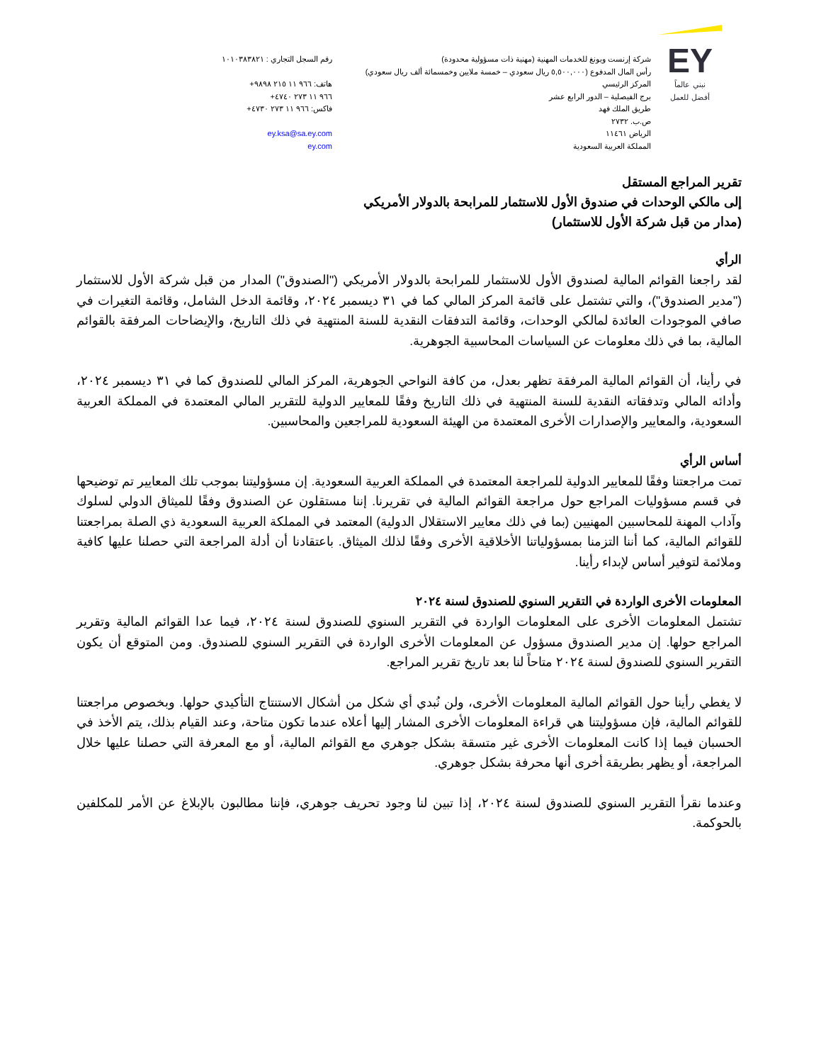EY
نبني عالماً
أفضل للعمل
شركة إرنست ويونغ للخدمات المهنية (مهنية ذات مسؤولية محدودة)
رأس المال المدفوع (٥,٥٠٠,٠٠٠ ريال سعودي – خمسة ملايين وخمسمائة ألف ريال سعودي)
المركز الرئيسي
برج الفيصلية – الدور الرابع عشر
طريق الملك فهد
ص.ب. ٢٧٣٢
الرياض ١١٤٦١
المملكة العربية السعودية
رقم السجل التجاري : ١٠١٠٣٨٣٨٢١
هاتف: +٩٦٦ ١١ ٢١٥ ٩٨٩٨
+٩٦٦ ١١ ٢٧٣ ٤٧٤٠
فاكس: +٩٦٦ ١١ ٢٧٣ ٤٧٣٠
ey.ksa@sa.ey.com
ey.com
تقرير المراجع المستقل
إلى مالكي الوحدات في صندوق الأول للاستثمار للمرابحة بالدولار الأمريكي
(مدار من قبل شركة الأول للاستثمار)
الرأي
لقد راجعنا القوائم المالية لصندوق الأول للاستثمار للمرابحة بالدولار الأمريكي ("الصندوق") المدار من قبل شركة الأول للاستثمار ("مدير الصندوق")، والتي تشتمل على قائمة المركز المالي كما في ٣١ ديسمبر ٢٠٢٤، وقائمة الدخل الشامل، وقائمة التغيرات في صافي الموجودات العائدة لمالكي الوحدات، وقائمة التدفقات النقدية للسنة المنتهية في ذلك التاريخ، والإيضاحات المرفقة بالقوائم المالية، بما في ذلك معلومات عن السياسات المحاسبية الجوهرية.
في رأينا، أن القوائم المالية المرفقة تظهر بعدل، من كافة النواحي الجوهرية، المركز المالي للصندوق كما في ٣١ ديسمبر ٢٠٢٤، وأدائه المالي وتدفقاته النقدية للسنة المنتهية في ذلك التاريخ وفقًا للمعايير الدولية للتقرير المالي المعتمدة في المملكة العربية السعودية، والمعايير والإصدارات الأخرى المعتمدة من الهيئة السعودية للمراجعين والمحاسبين.
أساس الرأي
تمت مراجعتنا وفقًا للمعايير الدولية للمراجعة المعتمدة في المملكة العربية السعودية. إن مسؤوليتنا بموجب تلك المعايير تم توضيحها في قسم مسؤوليات المراجع حول مراجعة القوائم المالية في تقريرنا. إننا مستقلون عن الصندوق وفقًا للميثاق الدولي لسلوك وآداب المهنة للمحاسبين المهنيين (بما في ذلك معايير الاستقلال الدولية) المعتمد في المملكة العربية السعودية ذي الصلة بمراجعتنا للقوائم المالية، كما أننا التزمنا بمسؤولياتنا الأخلاقية الأخرى وفقًا لذلك الميثاق. باعتقادنا أن أدلة المراجعة التي حصلنا عليها كافية وملائمة لتوفير أساس لإبداء رأينا.
المعلومات الأخرى الواردة في التقرير السنوي للصندوق لسنة ٢٠٢٤
تشتمل المعلومات الأخرى على المعلومات الواردة في التقرير السنوي للصندوق لسنة ٢٠٢٤، فيما عدا القوائم المالية وتقرير المراجع حولها. إن مدير الصندوق مسؤول عن المعلومات الأخرى الواردة في التقرير السنوي للصندوق. ومن المتوقع أن يكون التقرير السنوي للصندوق لسنة ٢٠٢٤ متاحاً لنا بعد تاريخ تقرير المراجع.
لا يغطي رأينا حول القوائم المالية المعلومات الأخرى، ولن نُبدي أي شكل من أشكال الاستنتاج التأكيدي حولها. وبخصوص مراجعتنا للقوائم المالية، فإن مسؤوليتنا هي قراءة المعلومات الأخرى المشار إليها أعلاه عندما تكون متاحة، وعند القيام بذلك، يتم الأخذ في الحسبان فيما إذا كانت المعلومات الأخرى غير متسقة بشكل جوهري مع القوائم المالية، أو مع المعرفة التي حصلنا عليها خلال المراجعة، أو يظهر بطريقة أخرى أنها محرفة بشكل جوهري.
وعندما نقرأ التقرير السنوي للصندوق لسنة ٢٠٢٤، إذا تبين لنا وجود تحريف جوهري، فإننا مطالبون بالإبلاغ عن الأمر للمكلفين بالحوكمة.